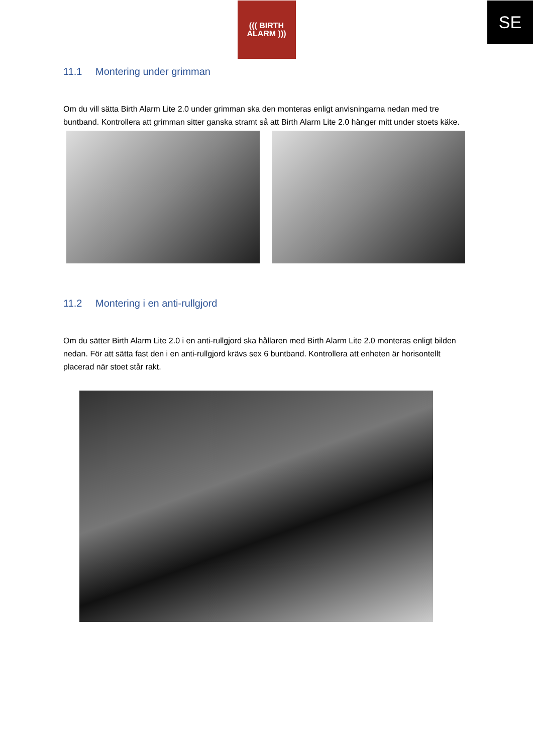SE
((( BIRTH
ALARM )))
11.1 Montering under grimman
Om du vill sätta Birth Alarm Lite 2.0 under grimman ska den monteras enligt anvisningarna nedan med tre buntband. Kontrollera att grimman sitter ganska stramt så att Birth Alarm Lite 2.0 hänger mitt under stoets käke.
11.2 Montering i en anti-rullgjord
Om du sätter Birth Alarm Lite 2.0 i en anti-rullgjord ska hållaren med Birth Alarm Lite 2.0 monteras enligt bilden nedan. För att sätta fast den i en anti-rullgjord krävs sex 6 buntband. Kontrollera att enheten är horisontellt placerad när stoet står rakt.